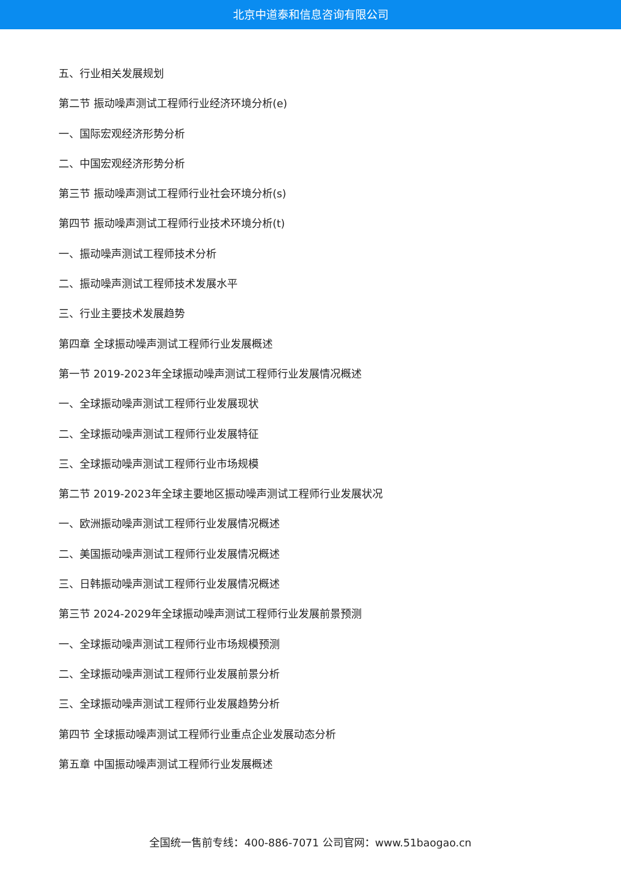北京中道泰和信息咨询有限公司
五、行业相关发展规划
第二节 振动噪声测试工程师行业经济环境分析(e)
一、国际宏观经济形势分析
二、中国宏观经济形势分析
第三节 振动噪声测试工程师行业社会环境分析(s)
第四节 振动噪声测试工程师行业技术环境分析(t)
一、振动噪声测试工程师技术分析
二、振动噪声测试工程师技术发展水平
三、行业主要技术发展趋势
第四章 全球振动噪声测试工程师行业发展概述
第一节 2019-2023年全球振动噪声测试工程师行业发展情况概述
一、全球振动噪声测试工程师行业发展现状
二、全球振动噪声测试工程师行业发展特征
三、全球振动噪声测试工程师行业市场规模
第二节 2019-2023年全球主要地区振动噪声测试工程师行业发展状况
一、欧洲振动噪声测试工程师行业发展情况概述
二、美国振动噪声测试工程师行业发展情况概述
三、日韩振动噪声测试工程师行业发展情况概述
第三节 2024-2029年全球振动噪声测试工程师行业发展前景预测
一、全球振动噪声测试工程师行业市场规模预测
二、全球振动噪声测试工程师行业发展前景分析
三、全球振动噪声测试工程师行业发展趋势分析
第四节 全球振动噪声测试工程师行业重点企业发展动态分析
第五章 中国振动噪声测试工程师行业发展概述
全国统一售前专线：400-886-7071 公司官网：www.51baogao.cn